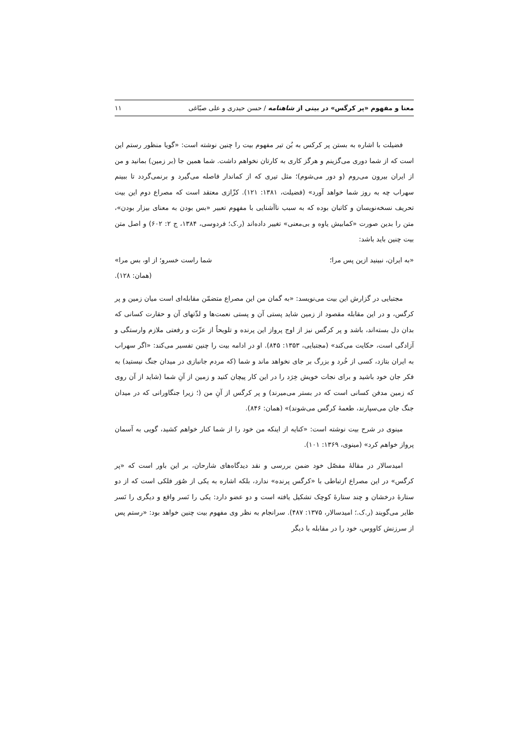معنا و مفهوم «پر کرگس» در بیتی از شاهنامه / حسن حیدری و علی صبّاغی ۱۱
فضیلت با اشاره به بستن پر کرکس به بُن تیر مفهوم بیت را چنین نوشته است: «گویا منظور رستم این است که از شما دوری می‌گزینم و هرگز کاری به کارتان نخواهم داشت. شما همین جا (بر زمین) بمانید و من از ایران بیرون می‌روم (و دور می‌شوم)؛ مثل تیری که از کماندار فاصله می‌گیرد و برنمی‌گردد تا ببینم سهراب چه به روز شما خواهد آورد» (فضیلت، ۱۳۸۱: ۱۲۱). کزّازی معتقد است که مصراع دوم این بیت تحریف نسخه‌نویسان و کاتبان بوده که به سبب ناآشنایی با مفهوم تعبیر «بس بودن به معنای بیزار بودن»، متن را بدین صورت «کمابیش یاوه و بی‌معنی» تغییر داده‌اند (ر.ک؛ فردوسی، ۱۳۸۴، ج ۲: ۶۰۲) و اصل متن بیت چنین باید باشد:
«به ایران، نبینید ازین پس مرا؛ شما راست خسرو؛ از او، بس مرا»
(همان: ۱۲۸).
مجتبایی در گزارش این بیت می‌نویسد: «به گمان من این مصراع متضمّن مقابله‌ای است میان زمین و پر کرگس، و در این مقابله مقصود از زمین شاید پستی آن و پستی نعمت‌ها و لذّتهای آن و حقارت کسانی که بدان دل بسته‌اند، باشد و پر کرگس نیز از اوج پرواز این پرنده و تلویحاً از عزّت و رفعتی ملازم وارستگی و آزادگی است، حکایت می‌کند» (مجتبایی، ۱۳۵۳: ۸۴۵). او در ادامه بیت را چنین تفسیر می‌کند: «اگر سهراب به ایران بتازد، کسی از خُرد و بزرگ بر جای نخواهد ماند و شما (که مردم جانبازی در میدان جنگ نیستید) به فکر جان خود باشید و برای نجات خویش خِرَد را در این کار پیچان کنید و زمین از آنِ شما (شاید از آن روی که زمین مدفن کسانی است که در بستر می‌میرند) و پر کرگس از آنِ من (؛ زیرا جنگاورانی که در میدان جنگ جان می‌سپارند، طعمهٔ کرگس می‌شوند)» (همان: ۸۴۶).
مینوی در شرح بیت نوشته است: «کنایه از اینکه من خود را از شما کنار خواهم کشید، گویی به آسمان پرواز خواهم کرد» (مینوی، ۱۳۶۹: ۱۰۱).
امیدسالار در مقالهٔ مفصّل خود ضمن بررسی و نقد دیدگاه‌های شارحان، بر این باور است که «پر کرگس» در این مصراع ارتباطی با «کرگس پرنده» ندارد، بلکه اشاره به یکی از صُوَر فلکی است که از دو ستارهٔ درخشان و چند ستارهٔ کوچک تشکیل یافته است و دو عضو دارد: یکی را نَسر واقع و دیگری را نَسر طایر می‌گویند (ر.ک.؛ امیدسالار، ۱۳۷۵: ۴۸۷). سرانجام به نظر وی مفهوم بیت چنین خواهد بود: «رستم پس از سرزنش کاووس، خود را در مقابله با دیگر